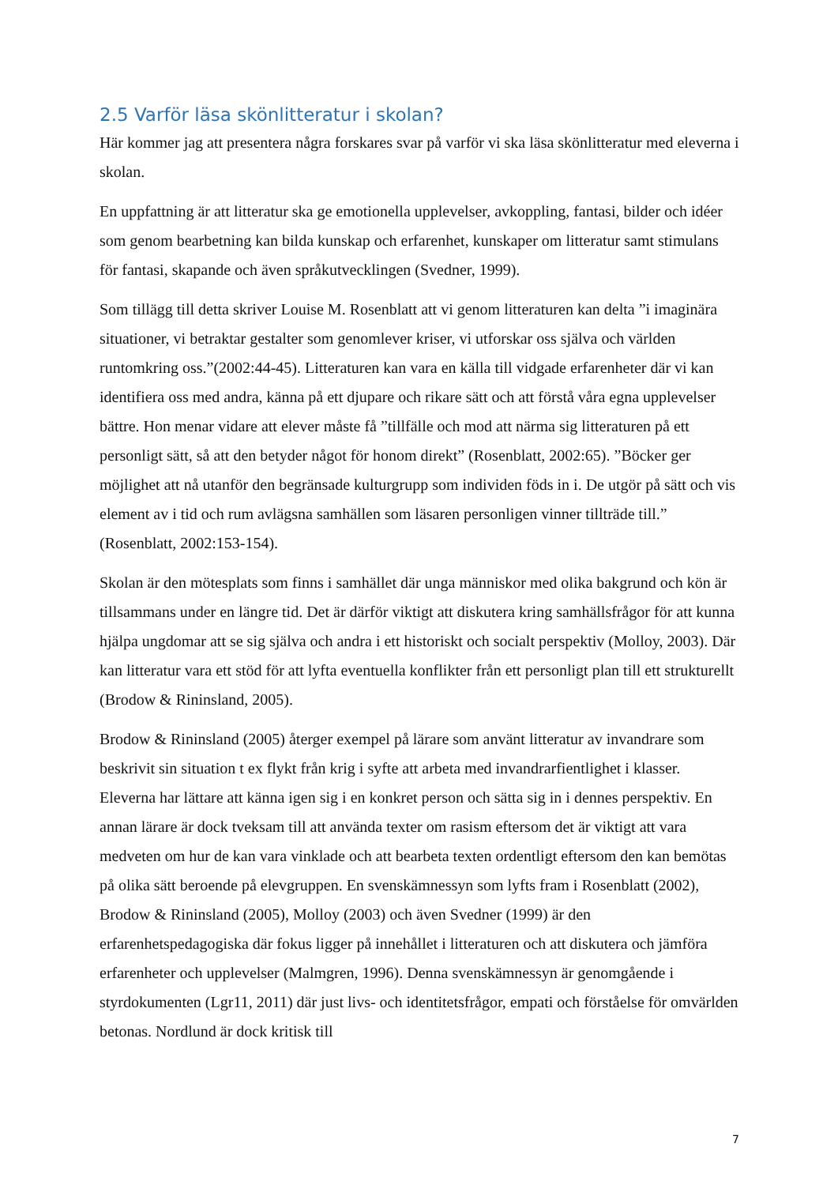2.5 Varför läsa skönlitteratur i skolan?
Här kommer jag att presentera några forskares svar på varför vi ska läsa skönlitteratur med eleverna i skolan.
En uppfattning är att litteratur ska ge emotionella upplevelser, avkoppling, fantasi, bilder och idéer som genom bearbetning kan bilda kunskap och erfarenhet, kunskaper om litteratur samt stimulans för fantasi, skapande och även språkutvecklingen (Svedner, 1999).
Som tillägg till detta skriver Louise M. Rosenblatt att vi genom litteraturen kan delta ”i imaginära situationer, vi betraktar gestalter som genomlever kriser, vi utforskar oss själva och världen runtomkring oss.”(2002:44-45). Litteraturen kan vara en källa till vidgade erfarenheter där vi kan identifiera oss med andra, känna på ett djupare och rikare sätt och att förstå våra egna upplevelser bättre. Hon menar vidare att elever måste få ”tillfälle och mod att närma sig litteraturen på ett personligt sätt, så att den betyder något för honom direkt” (Rosenblatt, 2002:65). ”Böcker ger möjlighet att nå utanför den begränsade kulturgrupp som individen föds in i. De utgör på sätt och vis element av i tid och rum avlägsna samhällen som läsaren personligen vinner tillträde till.” (Rosenblatt, 2002:153-154).
Skolan är den mötesplats som finns i samhället där unga människor med olika bakgrund och kön är tillsammans under en längre tid. Det är därför viktigt att diskutera kring samhällsfrågor för att kunna hjälpa ungdomar att se sig själva och andra i ett historiskt och socialt perspektiv (Molloy, 2003). Där kan litteratur vara ett stöd för att lyfta eventuella konflikter från ett personligt plan till ett strukturellt (Brodow & Rininsland, 2005).
Brodow & Rininsland (2005) återger exempel på lärare som använt litteratur av invandrare som beskrivit sin situation t ex flykt från krig i syfte att arbeta med invandrarfientlighet i klasser. Eleverna har lättare att känna igen sig i en konkret person och sätta sig in i dennes perspektiv. En annan lärare är dock tveksam till att använda texter om rasism eftersom det är viktigt att vara medveten om hur de kan vara vinklade och att bearbeta texten ordentligt eftersom den kan bemötas på olika sätt beroende på elevgruppen. En svenskämnessyn som lyfts fram i Rosenblatt (2002), Brodow & Rininsland (2005), Molloy (2003) och även Svedner (1999) är den erfarenhetspedagogiska där fokus ligger på innehållet i litteraturen och att diskutera och jämföra erfarenheter och upplevelser (Malmgren, 1996). Denna svenskämnessyn är genomgående i styrdokumenten (Lgr11, 2011) där just livs- och identitetsfrågor, empati och förståelse för omvärlden betonas. Nordlund är dock kritisk till
7